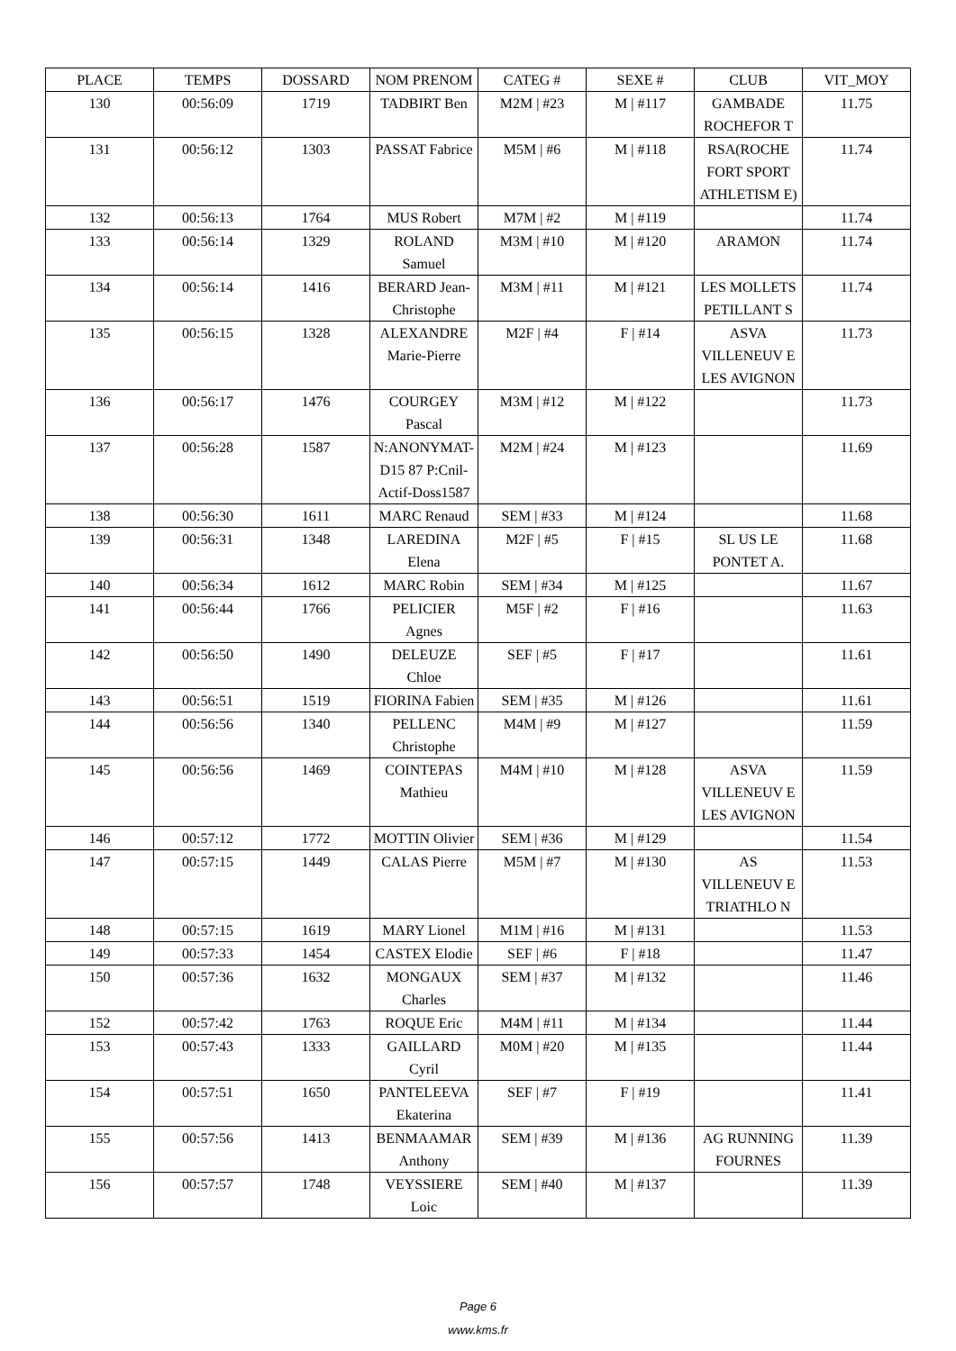| PLACE | TEMPS | DOSSARD | NOM PRENOM | CATEG # | SEXE # | CLUB | VIT_MOY |
| --- | --- | --- | --- | --- | --- | --- | --- |
| 130 | 00:56:09 | 1719 | TADBIRT Ben | M2M / #23 | M / #117 | GAMBADE ROCHEFOR T | 11.75 |
| 131 | 00:56:12 | 1303 | PASSAT Fabrice | M5M / #6 | M / #118 | RSA(ROCHE FORT SPORT ATHLETISM E) | 11.74 |
| 132 | 00:56:13 | 1764 | MUS Robert | M7M / #2 | M / #119 | | 11.74 |
| 133 | 00:56:14 | 1329 | ROLAND Samuel | M3M / #10 | M / #120 | ARAMON | 11.74 |
| 134 | 00:56:14 | 1416 | BERARD Jean-Christophe | M3M / #11 | M / #121 | LES MOLLETS PETILLANT S | 11.74 |
| 135 | 00:56:15 | 1328 | ALEXANDRE Marie-Pierre | M2F / #4 | F / #14 | ASVA VILLENEUV E LES AVIGNON | 11.73 |
| 136 | 00:56:17 | 1476 | COURGEY Pascal | M3M / #12 | M / #122 | | 11.73 |
| 137 | 00:56:28 | 1587 | N:ANONYMAT-D15 87 P:Cnil-Actif-Doss1587 | M2M / #24 | M / #123 | | 11.69 |
| 138 | 00:56:30 | 1611 | MARC Renaud | SEM / #33 | M / #124 | | 11.68 |
| 139 | 00:56:31 | 1348 | LAREDINA Elena | M2F / #5 | F / #15 | SL US LE PONTET A. | 11.68 |
| 140 | 00:56:34 | 1612 | MARC Robin | SEM / #34 | M / #125 | | 11.67 |
| 141 | 00:56:44 | 1766 | PELICIER Agnes | M5F / #2 | F / #16 | | 11.63 |
| 142 | 00:56:50 | 1490 | DELEUZE Chloe | SEF / #5 | F / #17 | | 11.61 |
| 143 | 00:56:51 | 1519 | FIORINA Fabien | SEM / #35 | M / #126 | | 11.61 |
| 144 | 00:56:56 | 1340 | PELLENC Christophe | M4M / #9 | M / #127 | | 11.59 |
| 145 | 00:56:56 | 1469 | COINTEPAS Mathieu | M4M / #10 | M / #128 | ASVA VILLENEUV E LES AVIGNON | 11.59 |
| 146 | 00:57:12 | 1772 | MOTTIN Olivier | SEM / #36 | M / #129 | | 11.54 |
| 147 | 00:57:15 | 1449 | CALAS Pierre | M5M / #7 | M / #130 | AS VILLENEUV E TRIATHLO N | 11.53 |
| 148 | 00:57:15 | 1619 | MARY Lionel | M1M / #16 | M / #131 | | 11.53 |
| 149 | 00:57:33 | 1454 | CASTEX Elodie | SEF / #6 | F / #18 | | 11.47 |
| 150 | 00:57:36 | 1632 | MONGAUX Charles | SEM / #37 | M / #132 | | 11.46 |
| 152 | 00:57:42 | 1763 | ROQUE Eric | M4M / #11 | M / #134 | | 11.44 |
| 153 | 00:57:43 | 1333 | GAILLARD Cyril | M0M / #20 | M / #135 | | 11.44 |
| 154 | 00:57:51 | 1650 | PANTELEEVA Ekaterina | SEF / #7 | F / #19 | | 11.41 |
| 155 | 00:57:56 | 1413 | BENMAAMAR Anthony | SEM / #39 | M / #136 | AG RUNNING FOURNES | 11.39 |
| 156 | 00:57:57 | 1748 | VEYSSIERE Loic | SEM / #40 | M / #137 | | 11.39 |
Page 6
www.kms.fr